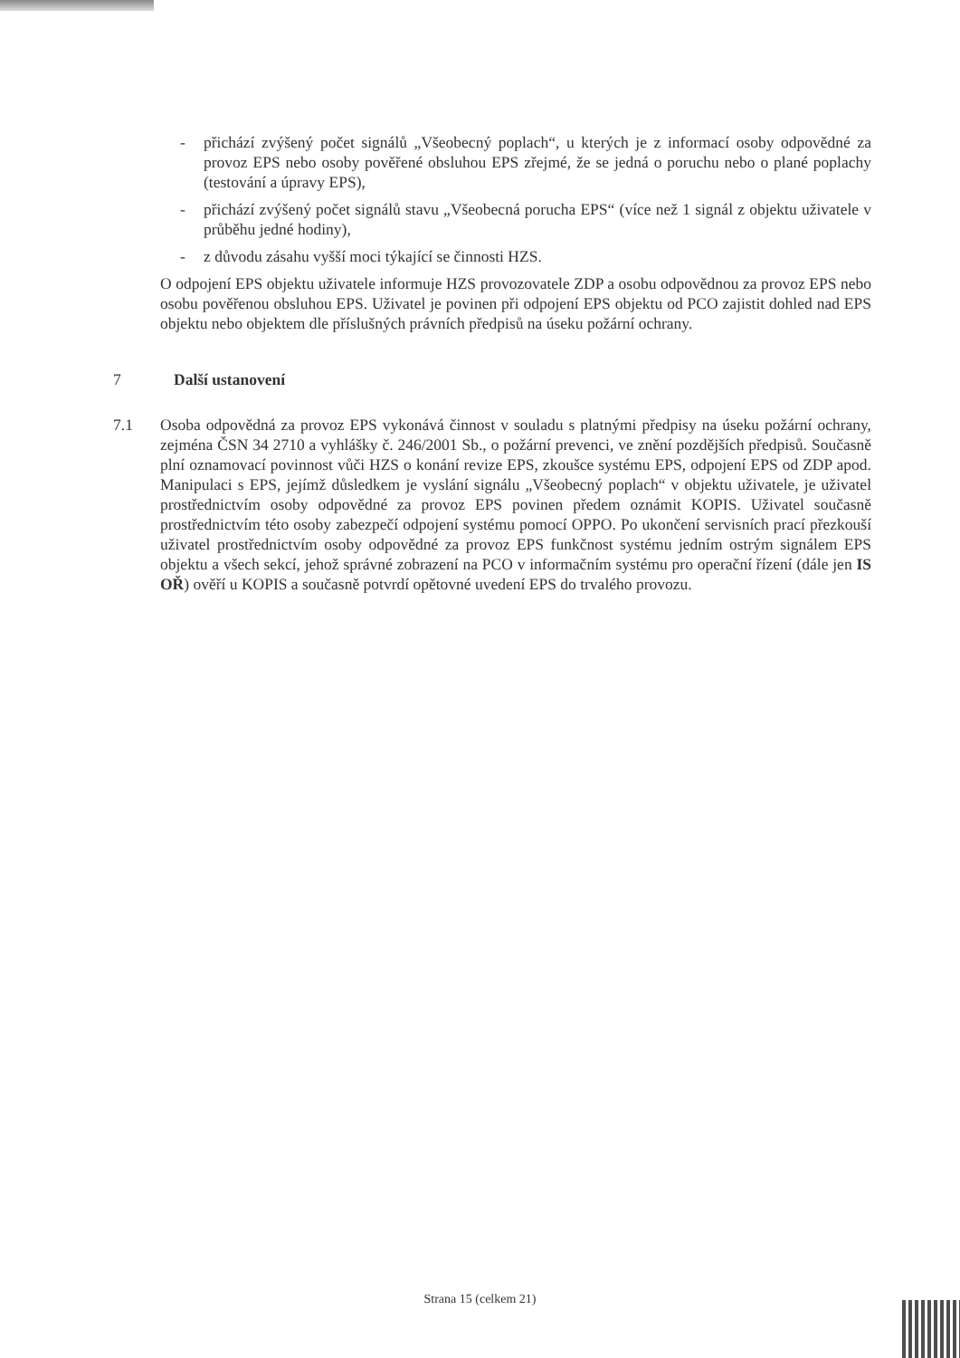- přichází zvýšený počet signálů „Všeobecný poplach“, u kterých je z informací osoby odpovědné za provoz EPS nebo osoby pověřené obsluhou EPS zřejmé, že se jedná o poruchu nebo o plané poplachy (testování a úpravy EPS),
- přichází zvýšený počet signálů stavu „Všeobecná porucha EPS“ (více než 1 signál z objektu uživatele v průběhu jedné hodiny),
- z důvodu zásahu vyšší moci týkající se činnosti HZS.
O odpojení EPS objektu uživatele informuje HZS provozovatele ZDP a osobu odpovědnou za provoz EPS nebo osobu pověřenou obsluhou EPS. Uživatel je povinen při odpojení EPS objektu od PCO zajistit dohled nad EPS objektu nebo objektem dle příslušných právních předpisů na úseku požární ochrany.
7 Další ustanovení
7.1 Osoba odpovědná za provoz EPS vykonává činnost v souladu s platnými předpisy na úseku požární ochrany, zejména ČSN 34 2710 a vyhlášky č. 246/2001 Sb., o požární prevenci, ve znění pozdějších předpisů. Současně plní oznamovací povinnost vůči HZS o konání revize EPS, zkoušce systému EPS, odpojení EPS od ZDP apod. Manipulaci s EPS, jejímž důsledkem je vyslání signálu „Všeobecný poplach“ v objektu uživatele, je uživatel prostřednictvím osoby odpovědné za provoz EPS povinen předem oznámit KOPIS. Uživatel současně prostřednictvím této osoby zabezpečí odpojení systému pomocí OPPO. Po ukončení servisních prací přezkouší uživatel prostřednictvím osoby odpovědné za provoz EPS funkčnost systému jedním ostrým signálem EPS objektu a všech sekcí, jehož správné zobrazení na PCO v informačním systému pro operační řízení (dále jen IS OŘ) ověří u KOPIS a současně potvrdí opětovné uvedení EPS do trvalého provozu.
Strana 15 (celkem 21)